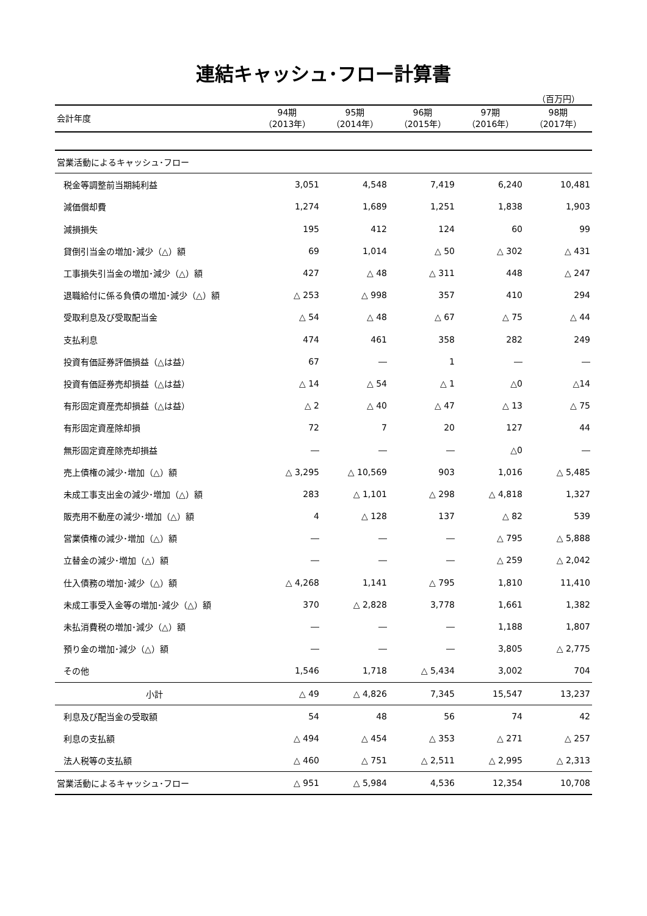連結キャッシュ･フロー計算書
（百万円）
| 会計年度 | 94期 （2013年） | 95期 （2014年） | 96期 （2015年） | 97期 （2016年） | 98期 （2017年） |
| --- | --- | --- | --- | --- | --- |
| 営業活動によるキャッシュ･フロー | | | | | |
| 税金等調整前当期純利益 | 3,051 | 4,548 | 7,419 | 6,240 | 10,481 |
| 減価償却費 | 1,274 | 1,689 | 1,251 | 1,838 | 1,903 |
| 減損損失 | 195 | 412 | 124 | 60 | 99 |
| 貸倒引当金の増加･減少（△）額 | 69 | 1,014 | △ 50 | △ 302 | △ 431 |
| 工事損失引当金の増加･減少（△）額 | 427 | △ 48 | △ 311 | 448 | △ 247 |
| 退職給付に係る負債の増加･減少（△）額 | △ 253 | △ 998 | 357 | 410 | 294 |
| 受取利息及び受取配当金 | △ 54 | △ 48 | △ 67 | △ 75 | △ 44 |
| 支払利息 | 474 | 461 | 358 | 282 | 249 |
| 投資有価証券評価損益（△は益） | 67 | ― | 1 | ― | ― |
| 投資有価証券売却損益（△は益） | △ 14 | △ 54 | △ 1 | △0 | △14 |
| 有形固定資産売却損益（△は益） | △ 2 | △ 40 | △ 47 | △ 13 | △ 75 |
| 有形固定資産除却損 | 72 | 7 | 20 | 127 | 44 |
| 無形固定資産除売却損益 | ― | ― | ― | △0 | ― |
| 売上債権の減少･増加（△）額 | △ 3,295 | △ 10,569 | 903 | 1,016 | △ 5,485 |
| 未成工事支出金の減少･増加（△）額 | 283 | △ 1,101 | △ 298 | △ 4,818 | 1,327 |
| 販売用不動産の減少･増加（△）額 | 4 | △ 128 | 137 | △ 82 | 539 |
| 営業債権の減少･増加（△）額 | ― | ― | ― | △ 795 | △ 5,888 |
| 立替金の減少･増加（△）額 | ― | ― | ― | △ 259 | △ 2,042 |
| 仕入債務の増加･減少（△）額 | △ 4,268 | 1,141 | △ 795 | 1,810 | 11,410 |
| 未成工事受入金等の増加･減少（△）額 | 370 | △ 2,828 | 3,778 | 1,661 | 1,382 |
| 未払消費税の増加･減少（△）額 | ― | ― | ― | 1,188 | 1,807 |
| 預り金の増加･減少（△）額 | ― | ― | ― | 3,805 | △ 2,775 |
| その他 | 1,546 | 1,718 | △ 5,434 | 3,002 | 704 |
| 小計 | △ 49 | △ 4,826 | 7,345 | 15,547 | 13,237 |
| 利息及び配当金の受取額 | 54 | 48 | 56 | 74 | 42 |
| 利息の支払額 | △ 494 | △ 454 | △ 353 | △ 271 | △ 257 |
| 法人税等の支払額 | △ 460 | △ 751 | △ 2,511 | △ 2,995 | △ 2,313 |
| 営業活動によるキャッシュ･フロー | △ 951 | △ 5,984 | 4,536 | 12,354 | 10,708 |